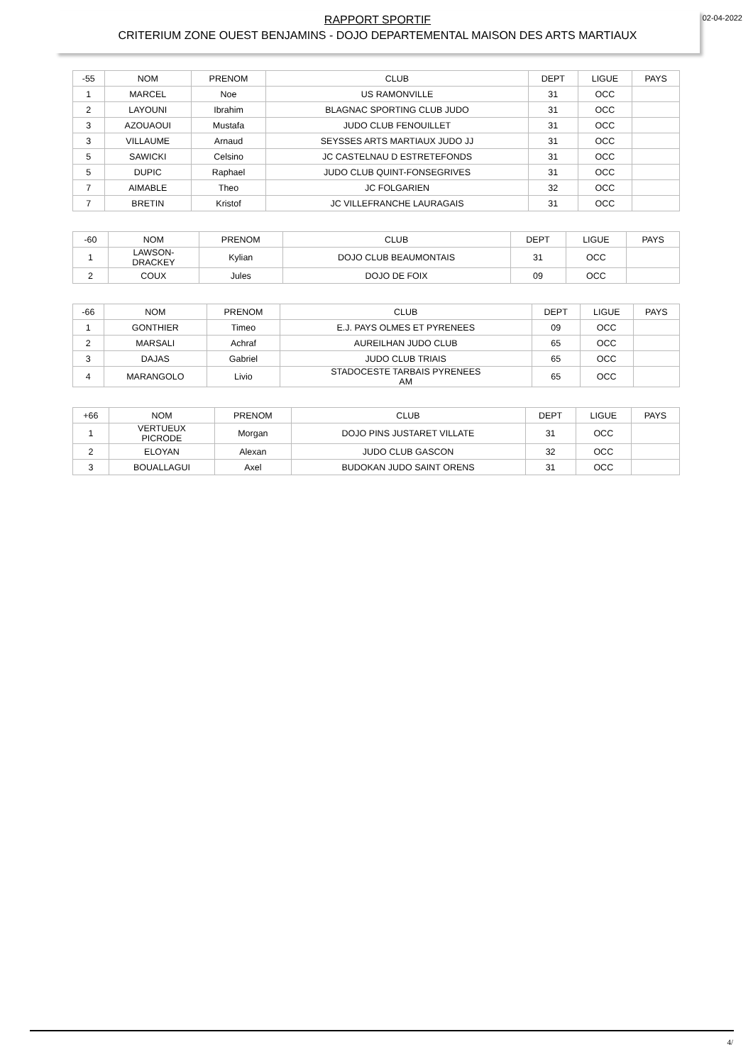02-04-2022
RAPPORT SPORTIF
CRITERIUM ZONE OUEST BENJAMINS - DOJO DEPARTEMENTAL MAISON DES ARTS MARTIAUX
| -55 | NOM | PRENOM | CLUB | DEPT | LIGUE | PAYS |
| --- | --- | --- | --- | --- | --- | --- |
| 1 | MARCEL | Noe | US RAMONVILLE | 31 | OCC | |
| 2 | LAYOUNI | Ibrahim | BLAGNAC SPORTING CLUB JUDO | 31 | OCC | |
| 3 | AZOUAOUI | Mustafa | JUDO CLUB FENOUILLET | 31 | OCC | |
| 3 | VILLAUME | Arnaud | SEYSSES ARTS MARTIAUX JUDO JJ | 31 | OCC | |
| 5 | SAWICKI | Celsino | JC CASTELNAU D ESTRETEFONDS | 31 | OCC | |
| 5 | DUPIC | Raphael | JUDO CLUB QUINT-FONSEGRIVES | 31 | OCC | |
| 7 | AIMABLE | Theo | JC FOLGARIEN | 32 | OCC | |
| 7 | BRETIN | Kristof | JC VILLEFRANCHE LAURAGAIS | 31 | OCC | |
| -60 | NOM | PRENOM | CLUB | DEPT | LIGUE | PAYS |
| --- | --- | --- | --- | --- | --- | --- |
| 1 | LAWSON- DRACKEY | Kylian | DOJO CLUB BEAUMONTAIS | 31 | OCC | |
| 2 | COUX | Jules | DOJO DE FOIX | 09 | OCC | |
| -66 | NOM | PRENOM | CLUB | DEPT | LIGUE | PAYS |
| --- | --- | --- | --- | --- | --- | --- |
| 1 | GONTHIER | Timeo | E.J. PAYS OLMES ET PYRENEES | 09 | OCC | |
| 2 | MARSALI | Achraf | AUREILHAN JUDO CLUB | 65 | OCC | |
| 3 | DAJAS | Gabriel | JUDO CLUB TRIAIS | 65 | OCC | |
| 4 | MARANGOLO | Livio | STADOCESTE TARBAIS PYRENEES AM | 65 | OCC | |
| +66 | NOM | PRENOM | CLUB | DEPT | LIGUE | PAYS |
| --- | --- | --- | --- | --- | --- | --- |
| 1 | VERTUEUX PICRODE | Morgan | DOJO PINS JUSTARET VILLATE | 31 | OCC | |
| 2 | ELOYAN | Alexan | JUDO CLUB GASCON | 32 | OCC | |
| 3 | BOUALLAGUI | Axel | BUDOKAN JUDO SAINT ORENS | 31 | OCC | |
4/